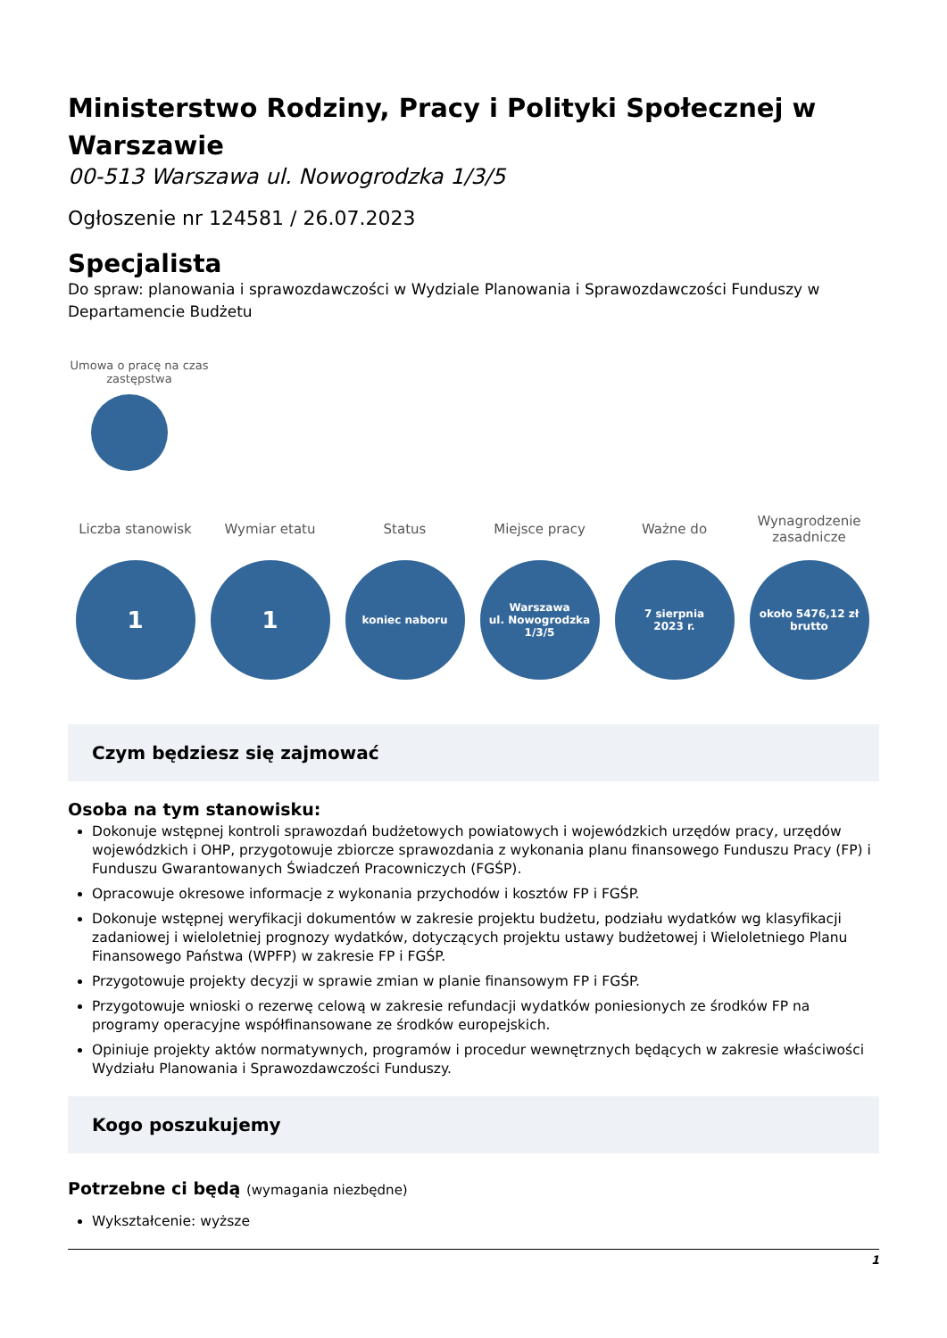Ministerstwo Rodziny, Pracy i Polityki Społecznej w Warszawie
00-513 Warszawa ul. Nowogrodzka 1/3/5
Ogłoszenie nr 124581 / 26.07.2023
Specjalista
Do spraw: planowania i sprawozdawczości w Wydziale Planowania i Sprawozdawczości Funduszy w Departamencie Budżetu
Umowa o pracę na czas zastępstwa
Liczba stanowisk
1
Wymiar etatu
1
Status
koniec naboru
Miejsce pracy
Warszawa
ul. Nowogrodzka
1/3/5
Ważne do
7 sierpnia
2023 r.
Wynagrodzenie zasadnicze
około 5476,12 zł
brutto
Czym będziesz się zajmować
Osoba na tym stanowisku:
Dokonuje wstępnej kontroli sprawozdań budżetowych powiatowych i wojewódzkich urzędów pracy, urzędów wojewódzkich i OHP, przygotowuje zbiorcze sprawozdania z wykonania planu finansowego Funduszu Pracy (FP) i Funduszu Gwarantowanych Świadczeń Pracowniczych (FGŚP).
Opracowuje okresowe informacje z wykonania przychodów i kosztów FP i FGŚP.
Dokonuje wstępnej weryfikacji dokumentów w zakresie projektu budżetu, podziału wydatków wg klasyfikacji zadaniowej i wieloletniej prognozy wydatków, dotyczących projektu ustawy budżetowej i Wieloletniego Planu Finansowego Państwa (WPFP) w zakresie FP i FGŚP.
Przygotowuje projekty decyzji w sprawie zmian w planie finansowym FP i FGŚP.
Przygotowuje wnioski o rezerwę celową w zakresie refundacji wydatków poniesionych ze środków FP na programy operacyjne współfinansowane ze środków europejskich.
Opiniuje projekty aktów normatywnych, programów i procedur wewnętrznych będących w zakresie właściwości Wydziału Planowania i Sprawozdawczości Funduszy.
Kogo poszukujemy
Potrzebne ci będą (wymagania niezbędne)
Wykształcenie: wyższe
1